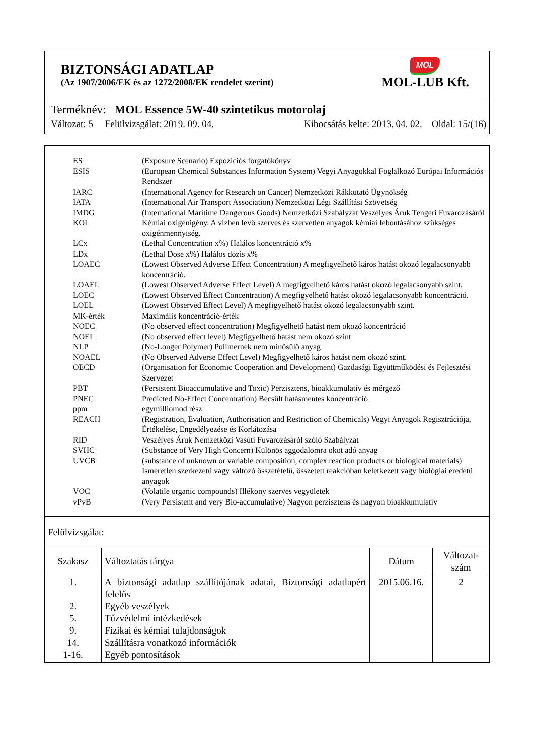BIZTONSÁGI ADATLAP
(Az 1907/2006/EK és az 1272/2008/EK rendelet szerint)
MOL
MOL-LUB Kft.
Terméknév: MOL Essence 5W-40 szintetikus motorolaj
Változat: 5 Felülvizsgálat: 2019. 09. 04. Kibocsátás kelte: 2013. 04. 02. Oldal: 15/(16)
| ES | (Exposure Scenario) Expozíciós forgatókönyv |
| ESIS | (European Chemical Substances Information System) Vegyi Anyagokkal Foglalkozó Európai Információs Rendszer |
| IARC | (International Agency for Research on Cancer) Nemzetközi Rákkutató Ügynökség |
| IATA | (International Air Transport Association) Nemzetközi Légi Szállítási Szövetség |
| IMDG | (International Maritime Dangerous Goods) Nemzetközi Szabályzat Veszélyes Áruk Tengeri Fuvarozásáról |
| KOI | Kémiai oxigénigény. A vízben levő szerves és szervetlen anyagok kémiai lebontásához szükséges oxigénmennyiség. |
| LCx | (Lethal Concentration x%) Halálos koncentráció x% |
| LDx | (Lethal Dose x%) Halálos dózis x% |
| LOAEC | (Lowest Observed Adverse Effect Concentration) A megfigyelhető káros hatást okozó legalacsonyabb koncentráció. |
| LOAEL | (Lowest Observed Adverse Effect Level) A megfigyelhető káros hatást okozó legalacsonyabb szint. |
| LOEC | (Lowest Observed Effect Concentration) A megfigyelhető hatást okozó legalacsonyabb koncentráció. |
| LOEL | (Lowest Observed Effect Level) A megfigyelhető hatást okozó legalacsonyabb szint. |
| MK-érték | Maximális koncentráció-érték |
| NOEC | (No observed effect concentration) Megfigyelhető hatást nem okozó koncentráció |
| NOEL | (No observed effect level) Megfigyelhető hatást nem okozó szint |
| NLP | (No-Longer Polymer) Polimernek nem minősülő anyag |
| NOAEL | (No Observed Adverse Effect Level) Megfigyelhető káros hatást nem okozó szint. |
| OECD | (Organisation for Economic Cooperation and Development) Gazdasági Együttműködési és Fejlesztési Szervezet |
| PBT | (Persistent Bioaccumulative and Toxic) Perzisztens, bioakkumulatív és mérgező |
| PNEC | Predicted No-Effect Concentration) Becsült hatásmentes koncentráció |
| ppm | egymilliomod rész |
| REACH | (Registration, Evaluation, Authorisation and Restriction of Chemicals) Vegyi Anyagok Regisztrációja, Értékelése, Engedélyezése és Korlátozása |
| RID | Veszélyes Áruk Nemzetközi Vasúti Fuvarozásáról szóló Szabályzat |
| SVHC | (Substance of Very High Concern) Különös aggodalomra okot adó anyag |
| UVCB | (substance of unknown or variable composition, complex reaction products or biological materials) Ismeretlen szerkezetű vagy változó összetételű, összetett reakcióban keletkezett vagy biológiai eredetű anyagok |
| VOC | (Volatile organic compounds) Illékony szerves vegyületek |
| vPvB | (Very Persistent and very Bio-accumulative) Nagyon perzisztens és nagyon bioakkumulatív |
Felülvizsgálat:
| Szakasz | Változtatás tárgya | Dátum | Változat-szám |
| --- | --- | --- | --- |
| 1. 2. 5. 9. 14. 1-16. | A biztonsági adatlap szállítójának adatai, Biztonsági adatlapért felelős Egyéb veszélyek Tűzvédelmi intézkedések Fizikai és kémiai tulajdonságok Szállításra vonatkozó információk Egyéb pontosítások | 2015.06.16. | 2 |